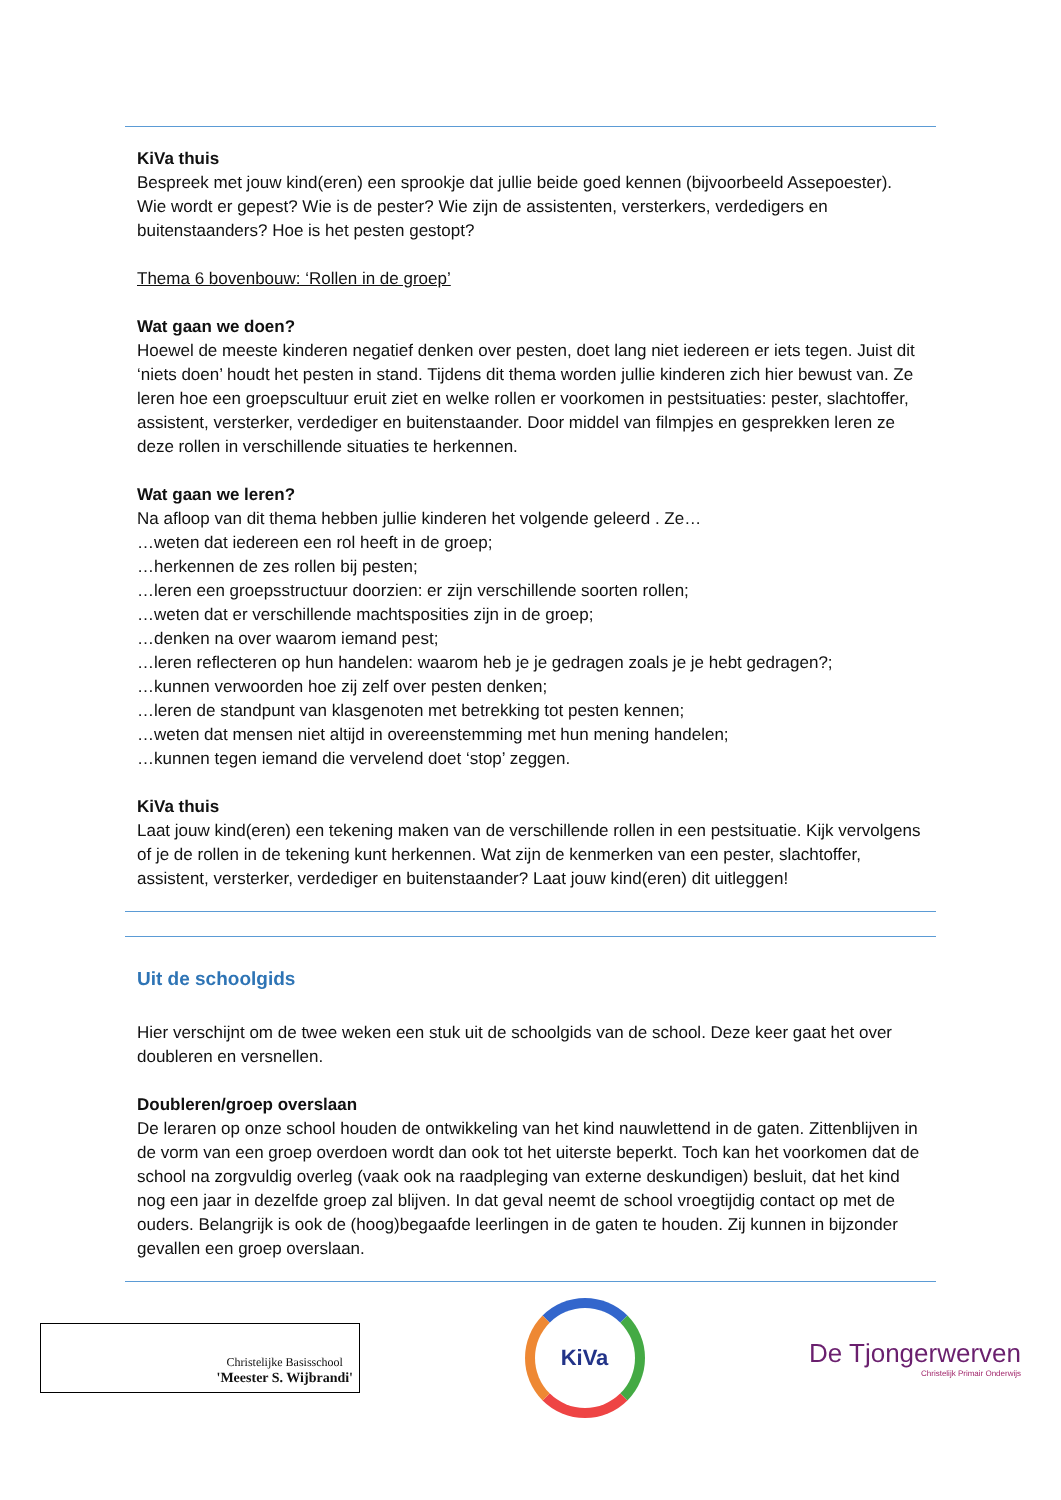KiVa thuis
Bespreek met jouw kind(eren) een sprookje dat jullie beide goed kennen (bijvoorbeeld Assepoester). Wie wordt er gepest? Wie is de pester? Wie zijn de assistenten, versterkers, verdedigers en buitenstaanders? Hoe is het pesten gestopt?
Thema 6 bovenbouw: ‘Rollen in de groep’
Wat gaan we doen?
Hoewel de meeste kinderen negatief denken over pesten, doet lang niet iedereen er iets tegen. Juist dit ‘niets doen’ houdt het pesten in stand. Tijdens dit thema worden jullie kinderen zich hier bewust van. Ze leren hoe een groepscultuur eruit ziet en welke rollen er voorkomen in pestsituaties: pester, slachtoffer, assistent, versterker, verdediger en buitenstaander. Door middel van filmpjes en gesprekken leren ze deze rollen in verschillende situaties te herkennen.
Wat gaan we leren?
Na afloop van dit thema hebben jullie kinderen het volgende geleerd . Ze…
…weten dat iedereen een rol heeft in de groep;
…herkennen de zes rollen bij pesten;
…leren een groepsstructuur doorzien: er zijn verschillende soorten rollen;
…weten dat er verschillende machtsposities zijn in de groep;
…denken na over waarom iemand pest;
…leren reflecteren op hun handelen: waarom heb je je gedragen zoals je je hebt gedragen?;
…kunnen verwoorden hoe zij zelf over pesten denken;
…leren de standpunt van klasgenoten met betrekking tot pesten kennen;
…weten dat mensen niet altijd in overeenstemming met hun mening handelen;
…kunnen tegen iemand die vervelend doet ‘stop’ zeggen.
KiVa thuis
Laat jouw kind(eren) een tekening maken van de verschillende rollen in een pestsituatie. Kijk vervolgens of je de rollen in de tekening kunt herkennen. Wat zijn de kenmerken van een pester, slachtoffer, assistent, versterker, verdediger en buitenstaander? Laat jouw kind(eren) dit uitleggen!
Uit de schoolgids
Hier verschijnt om de twee weken een stuk uit de schoolgids van de school. Deze keer gaat het over doubleren en versnellen.
Doubleren/groep overslaan
De leraren op onze school houden de ontwikkeling van het kind nauwlettend in de gaten. Zittenblijven in de vorm van een groep overdoen wordt dan ook tot het uiterste beperkt. Toch kan het voorkomen dat de school na zorgvuldig overleg (vaak ook na raadpleging van externe deskundigen) besluit, dat het kind nog een jaar in dezelfde groep zal blijven. In dat geval neemt de school vroegtijdig contact op met de ouders. Belangrijk is ook de (hoog)begaafde leerlingen in de gaten te houden. Zij kunnen in bijzonder gevallen een groep overslaan.
Christelijke Basisschool
'Meester S. Wijbrandi'
KiVa
De Tjongerwerven
Christelijk Primair Onderwijs